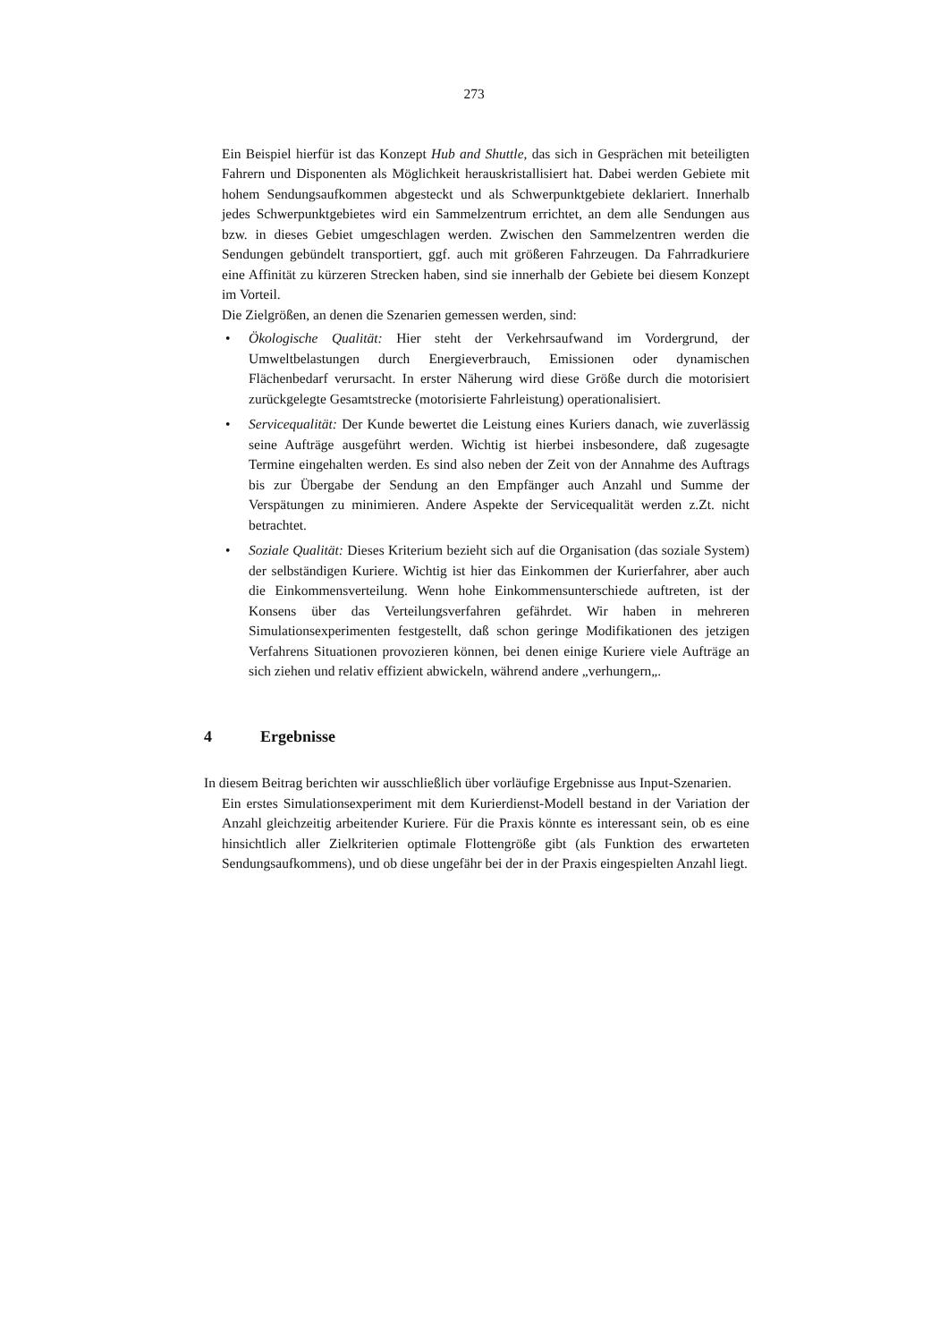273
Ein Beispiel hierfür ist das Konzept Hub and Shuttle, das sich in Gesprächen mit beteiligten Fahrern und Disponenten als Möglichkeit herauskristallisiert hat. Dabei werden Gebiete mit hohem Sendungsaufkommen abgesteckt und als Schwerpunktgebiete deklariert. Innerhalb jedes Schwerpunktgebietes wird ein Sammelzentrum errichtet, an dem alle Sendungen aus bzw. in dieses Gebiet umgeschlagen werden. Zwischen den Sammelzentren werden die Sendungen gebündelt transportiert, ggf. auch mit größeren Fahrzeugen. Da Fahrradkuriere eine Affinität zu kürzeren Strecken haben, sind sie innerhalb der Gebiete bei diesem Konzept im Vorteil.
Die Zielgrößen, an denen die Szenarien gemessen werden, sind:
• Ökologische Qualität: Hier steht der Verkehrsaufwand im Vordergrund, der Umweltbelastungen durch Energieverbrauch, Emissionen oder dynamischen Flächenbedarf verursacht. In erster Näherung wird diese Größe durch die motorisiert zurückgelegte Gesamtstrecke (motorisierte Fahrleistung) operationalisiert.
• Servicequalität: Der Kunde bewertet die Leistung eines Kuriers danach, wie zuverlässig seine Aufträge ausgeführt werden. Wichtig ist hierbei insbesondere, daß zugesagte Termine eingehalten werden. Es sind also neben der Zeit von der Annahme des Auftrags bis zur Übergabe der Sendung an den Empfänger auch Anzahl und Summe der Verspätungen zu minimieren. Andere Aspekte der Servicequalität werden z.Zt. nicht betrachtet.
• Soziale Qualität: Dieses Kriterium bezieht sich auf die Organisation (das soziale System) der selbständigen Kuriere. Wichtig ist hier das Einkommen der Kurierfahrer, aber auch die Einkommensverteilung. Wenn hohe Einkommensunterschiede auftreten, ist der Konsens über das Verteilungsverfahren gefährdet. Wir haben in mehreren Simulationsexperimenten festgestellt, daß schon geringe Modifikationen des jetzigen Verfahrens Situationen provozieren können, bei denen einige Kuriere viele Aufträge an sich ziehen und relativ effizient abwickeln, während andere „verhungern„.
4 Ergebnisse
In diesem Beitrag berichten wir ausschließlich über vorläufige Ergebnisse aus Input-Szenarien.
Ein erstes Simulationsexperiment mit dem Kurierdienst-Modell bestand in der Variation der Anzahl gleichzeitig arbeitender Kuriere. Für die Praxis könnte es interessant sein, ob es eine hinsichtlich aller Zielkriterien optimale Flottengröße gibt (als Funktion des erwarteten Sendungsaufkommens), und ob diese ungefähr bei der in der Praxis eingespielten Anzahl liegt.